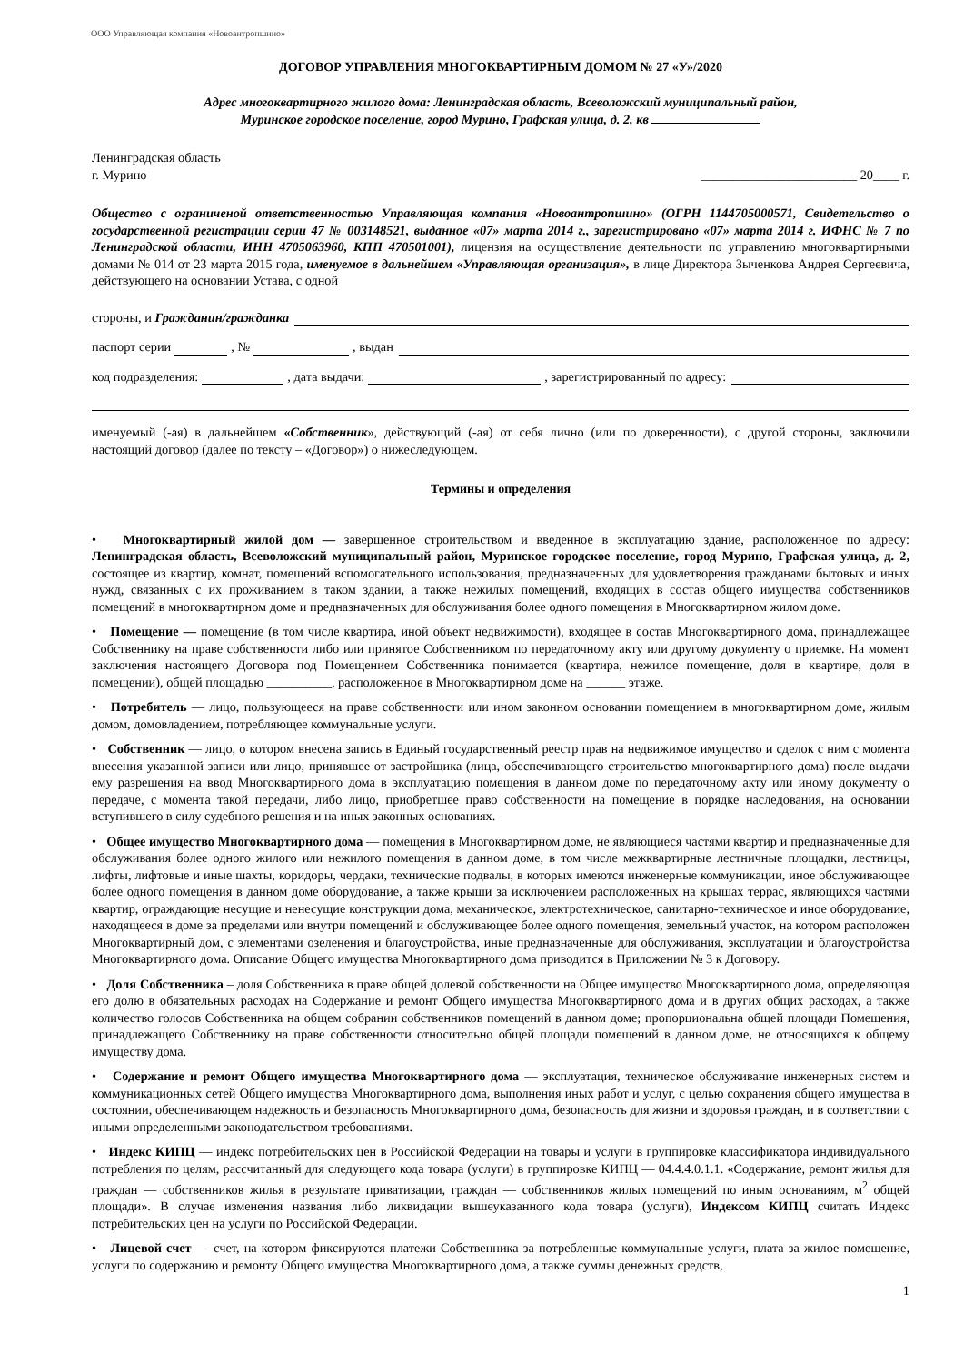ООО Управляющая компания «Новоантропшино»
ДОГОВОР УПРАВЛЕНИЯ МНОГОКВАРТИРНЫМ ДОМОМ № 27 «У»/2020
Адрес многоквартирного жилого дома: Ленинградская область, Всеволожский муниципальный район,
Муринское городское поселение, город Мурино, Графская улица, д. 2, кв
Ленинградская область
г. Мурино ________________________ 20____ г.
Общество с ограниченой ответственностью Управляющая компания «Новоантропшино» (ОГРН 1144705000571, Свидетельство о государственной регистрации серии 47 № 003148521, выданное «07» марта 2014 г., зарегистрировано «07» марта 2014 г. ИФНС № 7 по Ленинградской области, ИНН 4705063960, КПП 470501001), лицензия на осуществление деятельности по управлению многоквартирными домами № 014 от 23 марта 2015 года, именуемое в дальнейшем «Управляющая организация», в лице Директора Зыченкова Андрея Сергеевича, действующего на основании Устава, с одной
стороны, и Гражданин/гражданка
паспорт серии , № , выдан
код подразделения: , дата выдачи: , зарегистрированный по адресу:
именуемый (-ая) в дальнейшем «Собственник», действующий (-ая) от себя лично (или по доверенности), с другой стороны, заключили настоящий договор (далее по тексту – «Договор») о нижеследующем.
Термины и определения
• Многоквартирный жилой дом — завершенное строительством и введенное в эксплуатацию здание, расположенное по адресу: Ленинградская область, Всеволожский муниципальный район, Муринское городское поселение, город Мурино, Графская улица, д. 2, состоящее из квартир, комнат, помещений вспомогательного использования, предназначенных для удовлетворения гражданами бытовых и иных нужд, связанных с их проживанием в таком здании, а также нежилых помещений, входящих в состав общего имущества собственников помещений в многоквартирном доме и предназначенных для обслуживания более одного помещения в Многоквартирном жилом доме.
• Помещение — помещение (в том числе квартира, иной объект недвижимости), входящее в состав Многоквартирного дома, принадлежащее Собственнику на праве собственности либо или принятое Собственником по передаточному акту или другому документу о приемке. На момент заключения настоящего Договора под Помещением Собственника понимается (квартира, нежилое помещение, доля в квартире, доля в помещении), общей площадью __________, расположенное в Многоквартирном доме на ______ этаже.
• Потребитель — лицо, пользующееся на праве собственности или ином законном основании помещением в многоквартирном доме, жилым домом, домовладением, потребляющее коммунальные услуги.
• Собственник — лицо, о котором внесена запись в Единый государственный реестр прав на недвижимое имущество и сделок с ним с момента внесения указанной записи или лицо, принявшее от застройщика (лица, обеспечивающего строительство многоквартирного дома) после выдачи ему разрешения на ввод Многоквартирного дома в эксплуатацию помещения в данном доме по передаточному акту или иному документу о передаче, с момента такой передачи, либо лицо, приобретшее право собственности на помещение в порядке наследования, на основании вступившего в силу судебного решения и на иных законных основаниях.
• Общее имущество Многоквартирного дома — помещения в Многоквартирном доме, не являющиеся частями квартир и предназначенные для обслуживания более одного жилого или нежилого помещения в данном доме, в том числе межквартирные лестничные площадки, лестницы, лифты, лифтовые и иные шахты, коридоры, чердаки, технические подвалы, в которых имеются инженерные коммуникации, иное обслуживающее более одного помещения в данном доме оборудование, а также крыши за исключением расположенных на крышах террас, являющихся частями квартир, ограждающие несущие и ненесущие конструкции дома, механическое, электротехническое, санитарно-техническое и иное оборудование, находящееся в доме за пределами или внутри помещений и обслуживающее более одного помещения, земельный участок, на котором расположен Многоквартирный дом, с элементами озеленения и благоустройства, иные предназначенные для обслуживания, эксплуатации и благоустройства Многоквартирного дома. Описание Общего имущества Многоквартирного дома приводится в Приложении № 3 к Договору.
• Доля Собственника – доля Собственника в праве общей долевой собственности на Общее имущество Многоквартирного дома, определяющая его долю в обязательных расходах на Содержание и ремонт Общего имущества Многоквартирного дома и в других общих расходах, а также количество голосов Собственника на общем собрании собственников помещений в данном доме; пропорциональна общей площади Помещения, принадлежащего Собственнику на праве собственности относительно общей площади помещений в данном доме, не относящихся к общему имуществу дома.
• Содержание и ремонт Общего имущества Многоквартирного дома — эксплуатация, техническое обслуживание инженерных систем и коммуникационных сетей Общего имущества Многоквартирного дома, выполнения иных работ и услуг, с целью сохранения общего имущества в состоянии, обеспечивающем надежность и безопасность Многоквартирного дома, безопасность для жизни и здоровья граждан, и в соответствии с иными определенными законодательством требованиями.
• Индекс КИПЦ — индекс потребительских цен в Российской Федерации на товары и услуги в группировке классификатора индивидуального потребления по целям, рассчитанный для следующего кода товара (услуги) в группировке КИПЦ — 04.4.4.0.1.1. «Содержание, ремонт жилья для граждан — собственников жилья в результате приватизации, граждан — собственников жилых помещений по иным основаниям, м<sup>2</sup> общей площади». В случае изменения названия либо ликвидации вышеуказанного кода товара (услуги), Индексом КИПЦ считать Индекс потребительских цен на услуги по Российской Федерации.
• Лицевой счет — счет, на котором фиксируются платежи Собственника за потребленные коммунальные услуги, плата за жилое помещение, услуги по содержанию и ремонту Общего имущества Многоквартирного дома, а также суммы денежных средств,
1